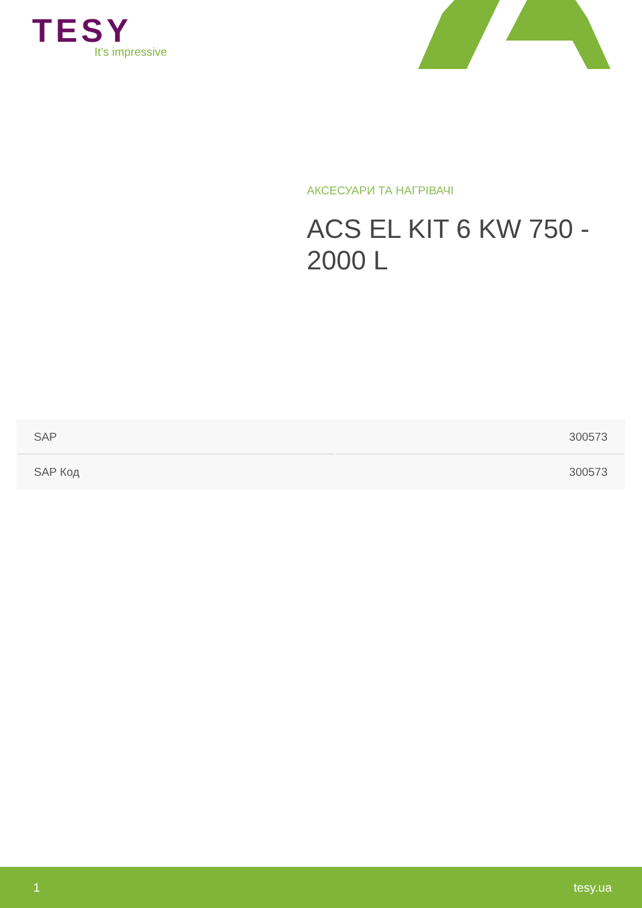TESY
It’s impressive
АКСЕСУАРИ ТА НАГРІВАЧІ
ACS EL KIT 6 KW 750 - 2000 L
| SAP | 300573 |
| SAP Код | 300573 |
1 tesy.ua